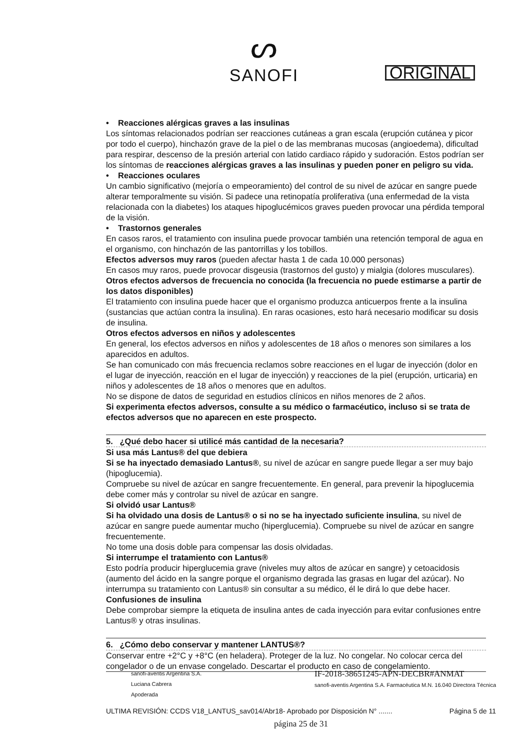ᔕ
SANOFI
ORIGINAL
• Reacciones alérgicas graves a las insulinas
Los síntomas relacionados podrían ser reacciones cutáneas a gran escala (erupción cutánea y picor por todo el cuerpo), hinchazón grave de la piel o de las membranas mucosas (angioedema), dificultad para respirar, descenso de la presión arterial con latido cardiaco rápido y sudoración. Estos podrían ser los síntomas de reacciones alérgicas graves a las insulinas y pueden poner en peligro su vida.
• Reacciones oculares
Un cambio significativo (mejoría o empeoramiento) del control de su nivel de azúcar en sangre puede alterar temporalmente su visión. Si padece una retinopatía proliferativa (una enfermedad de la vista relacionada con la diabetes) los ataques hipoglucémicos graves pueden provocar una pérdida temporal de la visión.
• Trastornos generales
En casos raros, el tratamiento con insulina puede provocar también una retención temporal de agua en el organismo, con hinchazón de las pantorrillas y los tobillos.
Efectos adversos muy raros (pueden afectar hasta 1 de cada 10.000 personas)
En casos muy raros, puede provocar disgeusia (trastornos del gusto) y mialgia (dolores musculares).
Otros efectos adversos de frecuencia no conocida (la frecuencia no puede estimarse a partir de los datos disponibles)
El tratamiento con insulina puede hacer que el organismo produzca anticuerpos frente a la insulina (sustancias que actúan contra la insulina). En raras ocasiones, esto hará necesario modificar su dosis de insulina.
Otros efectos adversos en niños y adolescentes
En general, los efectos adversos en niños y adolescentes de 18 años o menores son similares a los aparecidos en adultos.
Se han comunicado con más frecuencia reclamos sobre reacciones en el lugar de inyección (dolor en el lugar de inyección, reacción en el lugar de inyección) y reacciones de la piel (erupción, urticaria) en niños y adolescentes de 18 años o menores que en adultos.
No se dispone de datos de seguridad en estudios clínicos en niños menores de 2 años.
Si experimenta efectos adversos, consulte a su médico o farmacéutico, incluso si se trata de efectos adversos que no aparecen en este prospecto.
5. ¿Qué debo hacer si utilicé más cantidad de la necesaria?
Si usa más Lantus® del que debiera
Si se ha inyectado demasiado Lantus®, su nivel de azúcar en sangre puede llegar a ser muy bajo (hipoglucemia).
Compruebe su nivel de azúcar en sangre frecuentemente. En general, para prevenir la hipoglucemia debe comer más y controlar su nivel de azúcar en sangre.
Si olvidó usar Lantus®
Si ha olvidado una dosis de Lantus® o si no se ha inyectado suficiente insulina, su nivel de azúcar en sangre puede aumentar mucho (hiperglucemia). Compruebe su nivel de azúcar en sangre frecuentemente.
No tome una dosis doble para compensar las dosis olvidadas.
Si interrumpe el tratamiento con Lantus®
Esto podría producir hiperglucemia grave (niveles muy altos de azúcar en sangre) y cetoacidosis (aumento del ácido en la sangre porque el organismo degrada las grasas en lugar del azúcar). No interrumpa su tratamiento con Lantus® sin consultar a su médico, él le dirá lo que debe hacer.
Confusiones de insulina
Debe comprobar siempre la etiqueta de insulina antes de cada inyección para evitar confusiones entre Lantus® y otras insulinas.
6. ¿Cómo debo conservar y mantener LANTUS®?
Conservar entre +2°C y +8°C (en heladera). Proteger de la luz. No congelar. No colocar cerca del congelador o de un envase congelado. Descartar el producto en caso de congelamiento.
sanofi-aventis Argentina S.A.
Luciana Cabrera
Apoderada
IF-2018-38651245-APN-DECBR#ANMAT
sanofi-aventis Argentina S.A. Farmacéutica M.N. 16.040 Directora Técnica
ULTIMA REVISIÓN: CCDS V18_LANTUS_sav014/Abr18- Aprobado por Disposición N° ....... Página 5 de 11
página 25 de 31